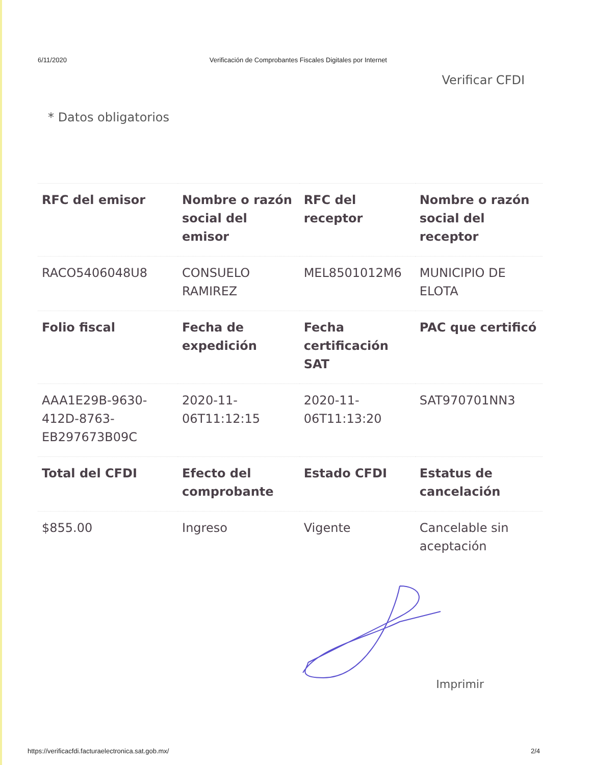6/11/2020 Verificación de Comprobantes Fiscales Digitales por Internet
Verificar CFDI
* Datos obligatorios
| RFC del emisor | Nombre o razón social del emisor | RFC del receptor | Nombre o razón social del receptor |
| --- | --- | --- | --- |
| RACO5406048U8 | CONSUELO RAMIREZ | MEL8501012M6 | MUNICIPIO DE ELOTA |
| Folio fiscal | Fecha de expedición | Fecha certificación SAT | PAC que certificó |
| AAA1E29B-9630-412D-8763-EB297673B09C | 2020-11-06T11:12:15 | 2020-11-06T11:13:20 | SAT970701NN3 |
| Total del CFDI | Efecto del comprobante | Estado CFDI | Estatus de cancelación |
| $855.00 | Ingreso | Vigente | Cancelable sin aceptación |
Imprimir
https://verificacfdi.facturaelectronica.sat.gob.mx/ 2/4